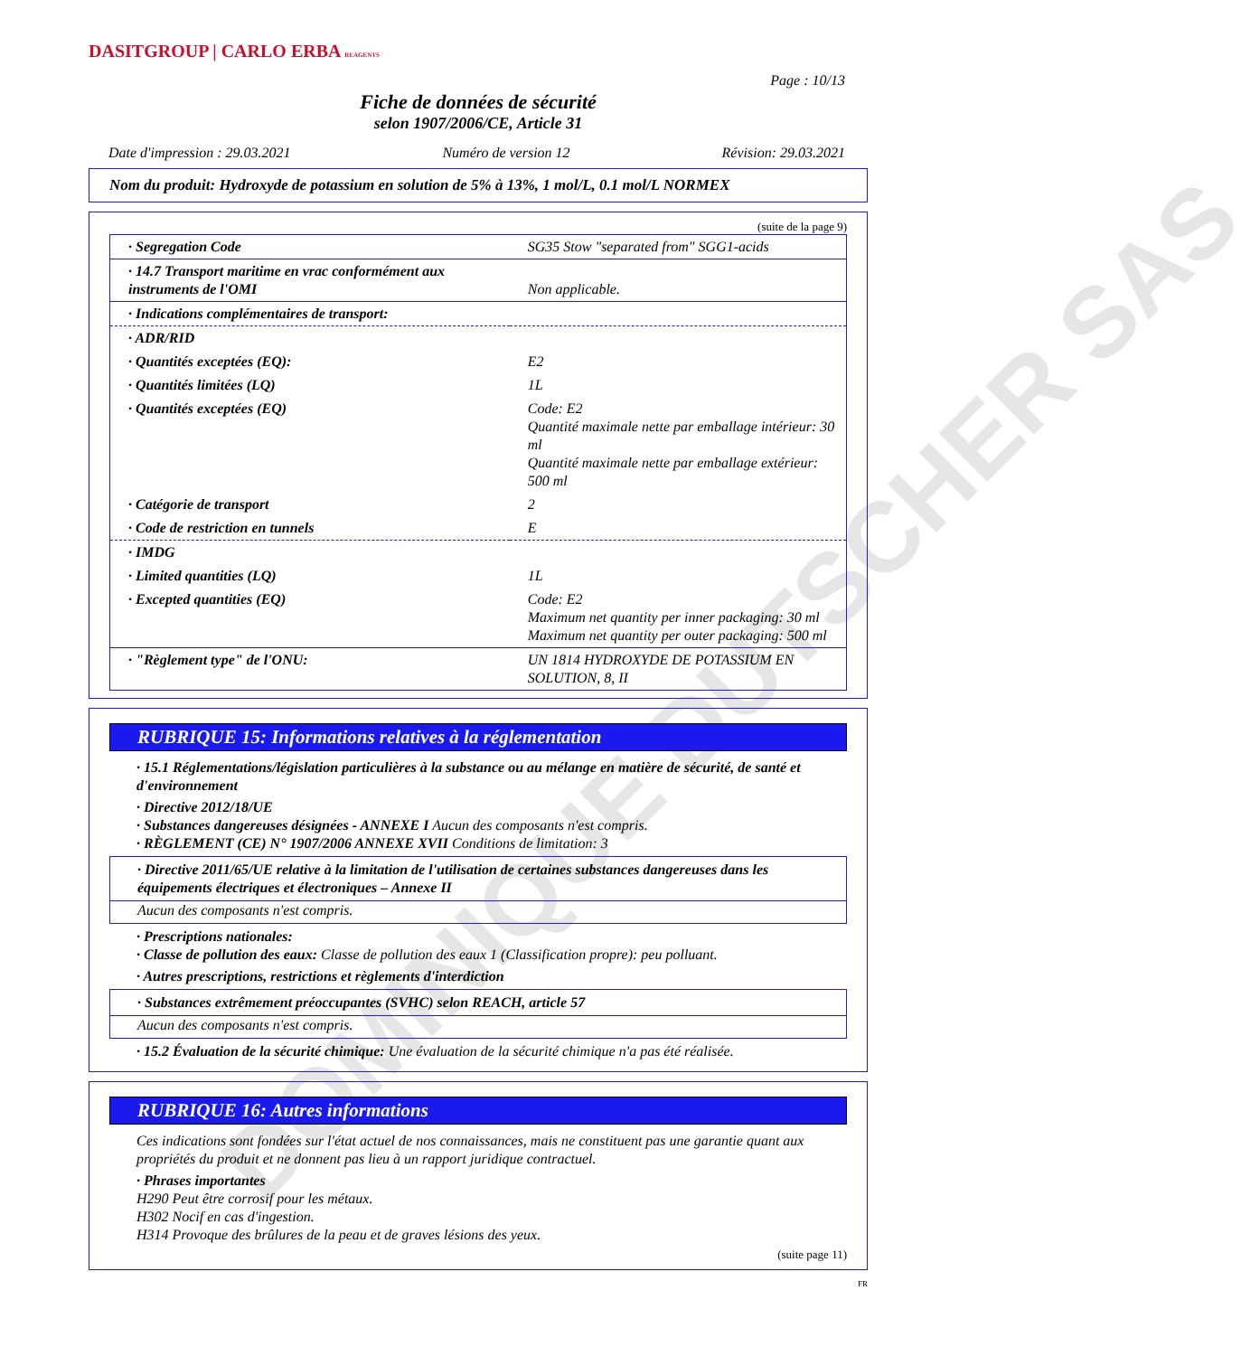DOMINIQUE DUTSCHER SAS
DASITGROUP | CARLO ERBA REAGENTS
Page : 10/13
Fiche de données de sécurité
selon 1907/2006/CE, Article 31
Date d'impression : 29.03.2021 Numéro de version 12 Révision: 29.03.2021
Nom du produit: Hydroxyde de potassium en solution de 5% à 13%, 1 mol/L, 0.1 mol/L NORMEX
(suite de la page 9)
| · Segregation Code | SG35 Stow "separated from" SGG1-acids |
| · 14.7 Transport maritime en vrac conformément aux instruments de l'OMI | Non applicable. |
| · Indications complémentaires de transport: | |
| · ADR/RID | |
| · Quantités exceptées (EQ): | E2 |
| · Quantités limitées (LQ) | 1L |
| · Quantités exceptées (EQ) | Code: E2 Quantité maximale nette par emballage intérieur: 30 ml Quantité maximale nette par emballage extérieur: 500 ml |
| · Catégorie de transport | 2 |
| · Code de restriction en tunnels | E |
| · IMDG | |
| · Limited quantities (LQ) | 1L |
| · Excepted quantities (EQ) | Code: E2 Maximum net quantity per inner packaging: 30 ml Maximum net quantity per outer packaging: 500 ml |
| · "Règlement type" de l'ONU: | UN 1814 HYDROXYDE DE POTASSIUM EN SOLUTION, 8, II |
RUBRIQUE 15: Informations relatives à la réglementation
· 15.1 Réglementations/législation particulières à la substance ou au mélange en matière de sécurité, de santé et d'environnement
· Directive 2012/18/UE
· Substances dangereuses désignées - ANNEXE I Aucun des composants n'est compris.
· RÈGLEMENT (CE) N° 1907/2006 ANNEXE XVII Conditions de limitation: 3
· Directive 2011/65/UE relative à la limitation de l'utilisation de certaines substances dangereuses dans les équipements électriques et électroniques – Annexe II
Aucun des composants n'est compris.
· Prescriptions nationales:
· Classe de pollution des eaux: Classe de pollution des eaux 1 (Classification propre): peu polluant.
· Autres prescriptions, restrictions et règlements d'interdiction
· Substances extrêmement préoccupantes (SVHC) selon REACH, article 57
Aucun des composants n'est compris.
· 15.2 Évaluation de la sécurité chimique: Une évaluation de la sécurité chimique n'a pas été réalisée.
RUBRIQUE 16: Autres informations
Ces indications sont fondées sur l'état actuel de nos connaissances, mais ne constituent pas une garantie quant aux propriétés du produit et ne donnent pas lieu à un rapport juridique contractuel.
· Phrases importantes
H290 Peut être corrosif pour les métaux.
H302 Nocif en cas d'ingestion.
H314 Provoque des brûlures de la peau et de graves lésions des yeux.
(suite page 11)
FR